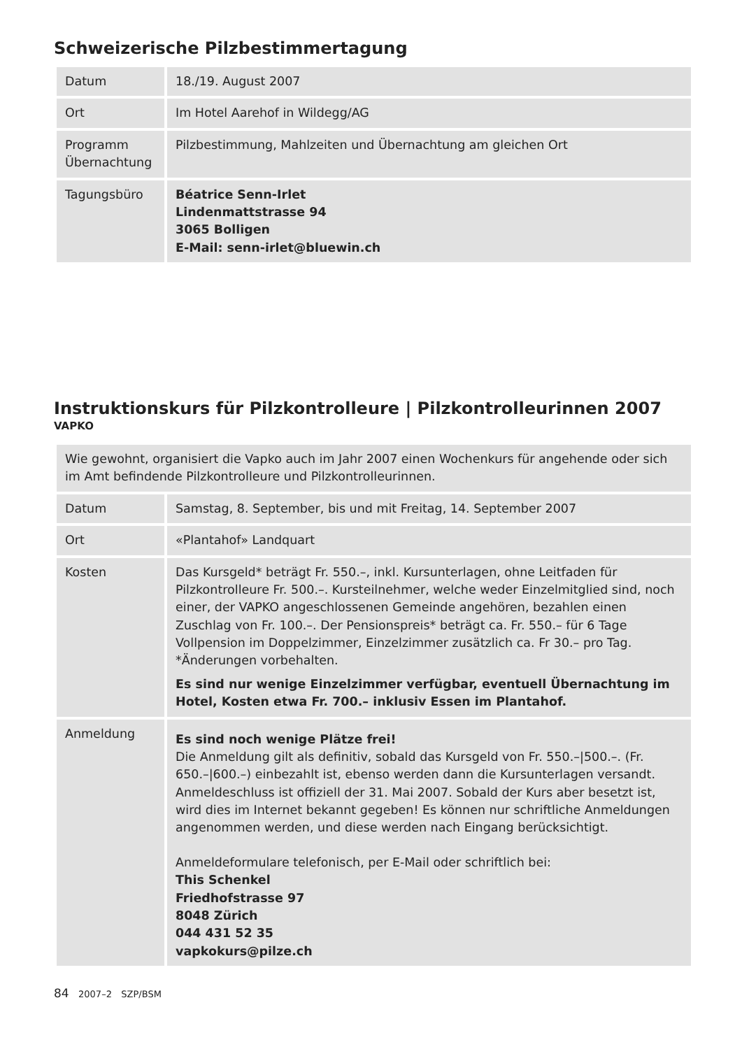Schweizerische Pilzbestimmertagung
| Datum | 18./19. August 2007 |
| Ort | Im Hotel Aarehof in Wildegg/AG |
| Programm Übernachtung | Pilzbestimmung, Mahlzeiten und Übernachtung am gleichen Ort |
| Tagungsbüro | Béatrice Senn-Irlet Lindenmattstrasse 94 3065 Bolligen E-Mail: senn-irlet@bluewin.ch |
Instruktionskurs für Pilzkontrolleure | Pilzkontrolleurinnen 2007
VAPKO
| Wie gewohnt, organisiert die Vapko auch im Jahr 2007 einen Wochenkurs für angehende oder sich im Amt befindende Pilzkontrolleure und Pilzkontrolleurinnen. | |
| Datum | Samstag, 8. September, bis und mit Freitag, 14. September 2007 |
| Ort | «Plantahof» Landquart |
| Kosten | Das Kursgeld* beträgt Fr. 550.–, inkl. Kursunterlagen, ohne Leitfaden für Pilzkontrolleure Fr. 500.–. Kursteilnehmer, welche weder Einzelmitglied sind, noch einer, der VAPKO angeschlossenen Gemeinde angehören, bezahlen einen Zuschlag von Fr. 100.–. Der Pensionspreis* beträgt ca. Fr. 550.– für 6 Tage Vollpension im Doppelzimmer, Einzelzimmer zusätzlich ca. Fr 30.– pro Tag. *Änderungen vorbehalten. Es sind nur wenige Einzelzimmer verfügbar, eventuell Übernachtung im Hotel, Kosten etwa Fr. 700.– inklusiv Essen im Plantahof. |
| Anmeldung | Es sind noch wenige Plätze frei! Die Anmeldung gilt als definitiv, sobald das Kursgeld von Fr. 550.–/500.–. (Fr. 650.–/600.–) einbezahlt ist, ebenso werden dann die Kursunterlagen versandt. Anmeldeschluss ist offiziell der 31. Mai 2007. Sobald der Kurs aber besetzt ist, wird dies im Internet bekannt gegeben! Es können nur schriftliche Anmeldungen angenommen werden, und diese werden nach Eingang berücksichtigt. Anmeldeformulare telefonisch, per E-Mail oder schriftlich bei: This Schenkel Friedhofstrasse 97 8048 Zürich 044 431 52 35 vapkokurs@pilze.ch |
84 2007–2 SZP/BSM